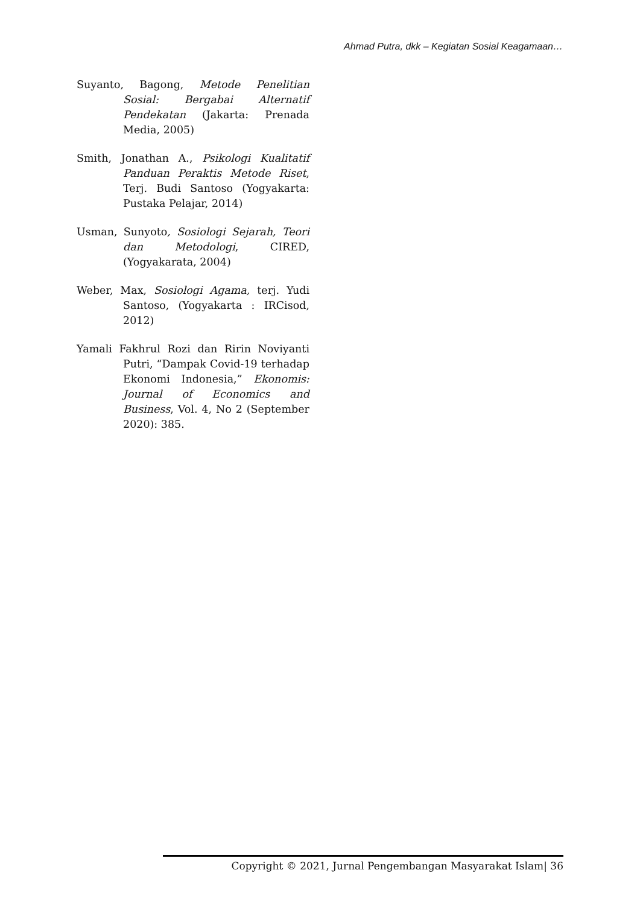Ahmad Putra, dkk – Kegiatan Sosial Keagamaan…
Suyanto, Bagong, Metode Penelitian Sosial: Bergabai Alternatif Pendekatan (Jakarta: Prenada Media, 2005)
Smith, Jonathan A., Psikologi Kualitatif Panduan Peraktis Metode Riset, Terj. Budi Santoso (Yogyakarta: Pustaka Pelajar, 2014)
Usman, Sunyoto, Sosiologi Sejarah, Teori dan Metodologi, CIRED, (Yogyakarata, 2004)
Weber, Max, Sosiologi Agama, terj. Yudi Santoso, (Yogyakarta : IRCisod, 2012)
Yamali Fakhrul Rozi dan Ririn Noviyanti Putri, “Dampak Covid-19 terhadap Ekonomi Indonesia,” Ekonomis: Journal of Economics and Business, Vol. 4, No 2 (September 2020): 385.
Copyright © 2021, Jurnal Pengembangan Masyarakat Islam| 36